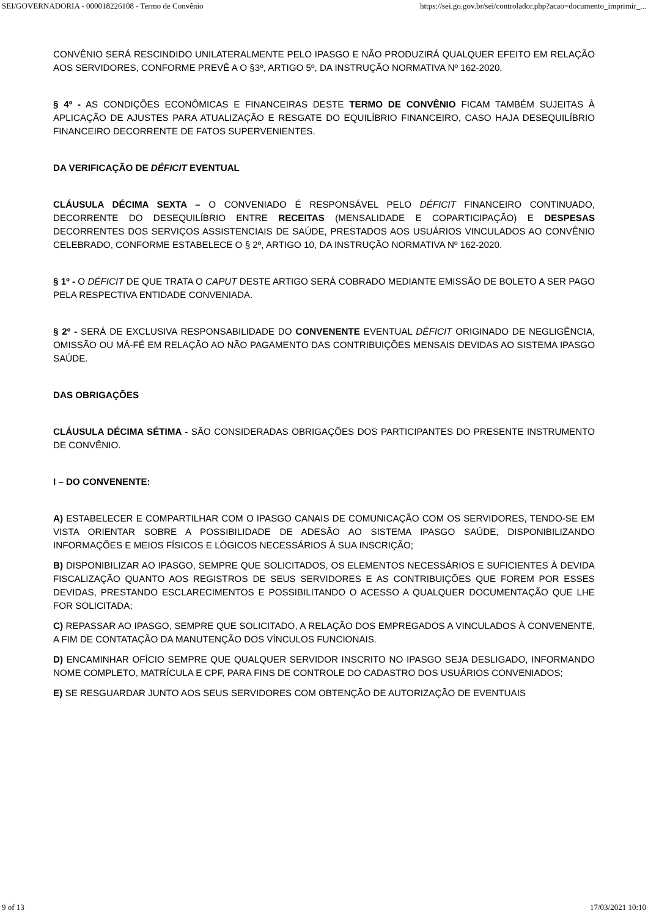SEI/GOVERNADORIA - 000018226108 - Termo de Convênio https://sei.go.gov.br/sei/controlador.php?acao=documento_imprimir_...
CONVÊNIO SERÁ RESCINDIDO UNILATERALMENTE PELO IPASGO E NÃO PRODUZIRÁ QUALQUER EFEITO EM RELAÇÃO AOS SERVIDORES, CONFORME PREVÊ A O §3º, ARTIGO 5º, DA INSTRUÇÃO NORMATIVA Nº 162-2020.
§ 4º - AS CONDIÇÕES ECONÔMICAS E FINANCEIRAS DESTE TERMO DE CONVÊNIO FICAM TAMBÉM SUJEITAS À APLICAÇÃO DE AJUSTES PARA ATUALIZAÇÃO E RESGATE DO EQUILÍBRIO FINANCEIRO, CASO HAJA DESEQUILÍBRIO FINANCEIRO DECORRENTE DE FATOS SUPERVENIENTES.
DA VERIFICAÇÃO DE DÉFICIT EVENTUAL
CLÁUSULA DÉCIMA SEXTA – O CONVENIADO É RESPONSÁVEL PELO DÉFICIT FINANCEIRO CONTINUADO, DECORRENTE DO DESEQUILÍBRIO ENTRE RECEITAS (MENSALIDADE E COPARTICIPAÇÃO) E DESPESAS DECORRENTES DOS SERVIÇOS ASSISTENCIAIS DE SAÚDE, PRESTADOS AOS USUÁRIOS VINCULADOS AO CONVÊNIO CELEBRADO, CONFORME ESTABELECE O § 2º, ARTIGO 10, DA INSTRUÇÃO NORMATIVA Nº 162-2020.
§ 1º - O DÉFICIT DE QUE TRATA O CAPUT DESTE ARTIGO SERÁ COBRADO MEDIANTE EMISSÃO DE BOLETO A SER PAGO PELA RESPECTIVA ENTIDADE CONVENIADA.
§ 2º - SERÁ DE EXCLUSIVA RESPONSABILIDADE DO CONVENENTE EVENTUAL DÉFICIT ORIGINADO DE NEGLIGÊNCIA, OMISSÃO OU MÁ-FÉ EM RELAÇÃO AO NÃO PAGAMENTO DAS CONTRIBUIÇÕES MENSAIS DEVIDAS AO SISTEMA IPASGO SAÚDE.
DAS OBRIGAÇÕES
CLÁUSULA DÉCIMA SÉTIMA - SÃO CONSIDERADAS OBRIGAÇÕES DOS PARTICIPANTES DO PRESENTE INSTRUMENTO DE CONVÊNIO.
I – DO CONVENENTE:
A) ESTABELECER E COMPARTILHAR COM O IPASGO CANAIS DE COMUNICAÇÃO COM OS SERVIDORES, TENDO-SE EM VISTA ORIENTAR SOBRE A POSSIBILIDADE DE ADESÃO AO SISTEMA IPASGO SAÚDE, DISPONIBILIZANDO INFORMAÇÕES E MEIOS FÍSICOS E LÓGICOS NECESSÁRIOS À SUA INSCRIÇÃO;
B) DISPONIBILIZAR AO IPASGO, SEMPRE QUE SOLICITADOS, OS ELEMENTOS NECESSÁRIOS E SUFICIENTES À DEVIDA FISCALIZAÇÃO QUANTO AOS REGISTROS DE SEUS SERVIDORES E AS CONTRIBUIÇÕES QUE FOREM POR ESSES DEVIDAS, PRESTANDO ESCLARECIMENTOS E POSSIBILITANDO O ACESSO A QUALQUER DOCUMENTAÇÃO QUE LHE FOR SOLICITADA;
C) REPASSAR AO IPASGO, SEMPRE QUE SOLICITADO, A RELAÇÃO DOS EMPREGADOS A VINCULADOS À CONVENENTE, A FIM DE CONTATAÇÃO DA MANUTENÇÃO DOS VÍNCULOS FUNCIONAIS.
D) ENCAMINHAR OFÍCIO SEMPRE QUE QUALQUER SERVIDOR INSCRITO NO IPASGO SEJA DESLIGADO, INFORMANDO NOME COMPLETO, MATRÍCULA E CPF, PARA FINS DE CONTROLE DO CADASTRO DOS USUÁRIOS CONVENIADOS;
E) SE RESGUARDAR JUNTO AOS SEUS SERVIDORES COM OBTENÇÃO DE AUTORIZAÇÃO DE EVENTUAIS
9 of 13 17/03/2021 10:10